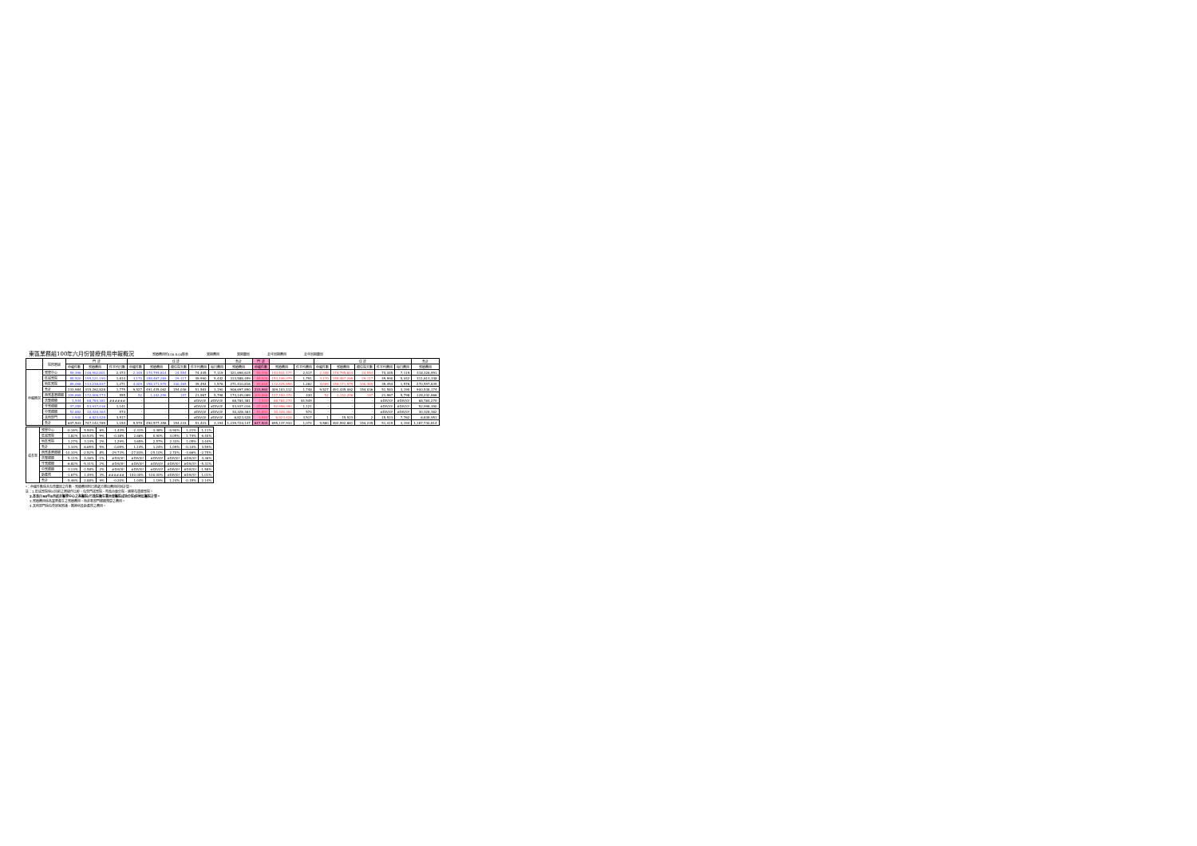東區業務組100年六月份醫療費用申報概況 醫療費用約100.8.04製表 當期費用 當期藥局 去年同期費用 去年同期藥局
| | 院所層級 | 門 診 | | | 住 診 | | | | | 合計 | 門 診 | | | 住 診 | | | | | 合計 |
| --- | --- | --- | --- | --- | --- | --- | --- | --- | --- | --- | --- | --- | --- | --- | --- | --- | --- | --- | --- |
| | | 申報件數 | 醫療費用 | 件平均日數 | 申報件數 | 醫療費用 | 總住院天數 | 件平均費用 | 每日費用 | 醫療費用 | 申報件數 | 醫療費用 | 件平均費用 | 申報件數 | 醫療費用 | 總住院天數 | 件平均費用 | 每日費用 | 醫療費用 |
| 申報概況 | 醫學中心 | 59,396 | 146,902,801 | 2,473 | 2,348 | 174,795,814 | 24,554 | 74,445 | 7,119 | 321,698,615 | 59,396 | 143,531,177 | 2,417 | 2,348 | 174,795,814 | 24,554 | 74,445 | 7,119 | 318,326,991 |
| | 區域醫院 | 85,520 | 155,121,190 | 1,814 | 3,170 | 158,467,269 | 29,117 | 49,990 | 5,442 | 313,588,459 | 85,520 | 153,146,079 | 1,791 | 3,170 | 158,467,269 | 29,117 | 49,990 | 5,442 | 311,613,348 |
| | 地區醫院 | 89,068 | 113,238,837 | 1,271 | 4,009 | 158,171,979 | 100,365 | 39,454 | 1,576 | 271,410,816 | 89,068 | 112,425,856 | 1,262 | 4,009 | 158,171,979 | 100,365 | 39,454 | 1,576 | 270,597,835 |
| | 合計 | 233,984 | 415,262,828 | 1,775 | 9,527 | 491,435,062 | 154,036 | 51,583 | 3,190 | 906,697,890 | 233,984 | 409,103,112 | 1,748 | 9,527 | 491,435,062 | 154,036 | 51,583 | 3,190 | 900,538,174 |
| | 西醫基層總額 | 309,868 | 172,006,773 | 555 | 52 | 1,142,296 | 197 | 21,967 | 5,798 | 173,149,069 | 309,868 | 127,100,370 | 430 | 52 | 1,142,296 | 197 | 21,967 | 5,798 | 128,242,666 |
| | 洗腎總額 | 1,544 | 68,784,381 | ###### | - | - | - | #DIV/0! | #DIV/0! | 68,784,381 | 1,544 | 68,784,270 | 44,549 | - | - | - | #DIV/0! | #DIV/0! | 68,784,270 |
| | 牙醫總額 | 47,285 | 53,937,016 | 1,141 | - | - | - | #DIV/0! | #DIV/0! | 53,937,016 | 47,285 | 52,998,390 | 1,121 | - | - | - | #DIV/0! | #DIV/0! | 52,998,390 |
| | 中醫總額 | 52,882 | 30,328,363 | 574 | - | - | - | #DIV/0! | #DIV/0! | 30,328,363 | 52,882 | 30,328,362 | 574 | - | - | - | #DIV/0! | #DIV/0! | 30,328,362 |
| | 其他部門 | 1,940 | 6,823,428 | 3,517 | - | - | - | #DIV/0! | #DIV/0! | 6,823,428 | 1,940 | 6,823,428 | 3,517 | 1 | 15,523 | 2 | 15,523 | 7,762 | 6,838,951 |
| | 合計 | 647,503 | 747,142,789 | 1,154 | 9,579 | 492,577,358 | 154,233 | 51,423 | 3,194 | 1,239,720,147 | 647,503 | 695,137,933 | 1,074 | 9,580 | 492,592,881 | 154,235 | 51,419 | 3,194 | 1,187,730,814 |
| 成長率 | 醫學中心 | -0.16% | 5.50% | 6% | -1.43% | -2.31% | -3.48% | -0.90% | 1.21% | 1.11% |
| | 區域醫院 | 1.82% | 10.53% | 9% | -0.38% | 2.66% | 0.90% | 3.05% | 1.74% | 6.40% |
| | 地區醫院 | 1.27% | 3.14% | 2% | 1.29% | 3.65% | 2.57% | 2.33% | 1.05% | 3.44% |
| | 合計 | 1.10% | 6.65% | 5% | 0.05% | 1.14% | 1.24% | 1.09% | -0.10% | 3.59% |
| | 西醫基層總額 | -10.10% | -2.52% | 8% | -29.73% | -27.83% | -25.10% | 2.70% | -3.66% | -2.75% |
| | 洗腎總額 | 5.11% | 4.36% | -1% | #DIV/0! | #DIV/0! | #DIV/0! | #DIV/0! | #DIV/0! | 4.36% |
| | 牙醫總額 | -6.82% | -5.31% | 2% | #DIV/0! | #DIV/0! | #DIV/0! | #DIV/0! | #DIV/0! | -5.31% |
| | 中醫總額 | -3.13% | -1.58% | 2% | #DIV/0! | #DIV/0! | #DIV/0! | #DIV/0! | #DIV/0! | -1.58% |
| | 助產所 | -1.67% | 1.49% | 3% | ###### | -100.00% | -100.00% | #DIV/0! | #DIV/0! | 1.01% |
| | 合計 | -5.46% | 2.88% | 9% | -0.20% | 1.04% | 1.19% | 1.24% | -0.15% | 2.14% |
*：申報件數係未包含藥局之件數，醫療費用則已將處方釋出費用併回計算。
註：1.區域醫院係以目前之層級作比較，包含門諾醫院、馬偕台東分院、國軍花蓮總醫院。
2.本表自98年8月起非醫學中心之各醫院(行政院衛生署台東醫院成功分院)併地區醫院計算。
3.醫療費用係為實際產生之醫療費用，而非各部門總額預算之費用。
4.其他部門係包含居家照護、精神科及助產所之費用。